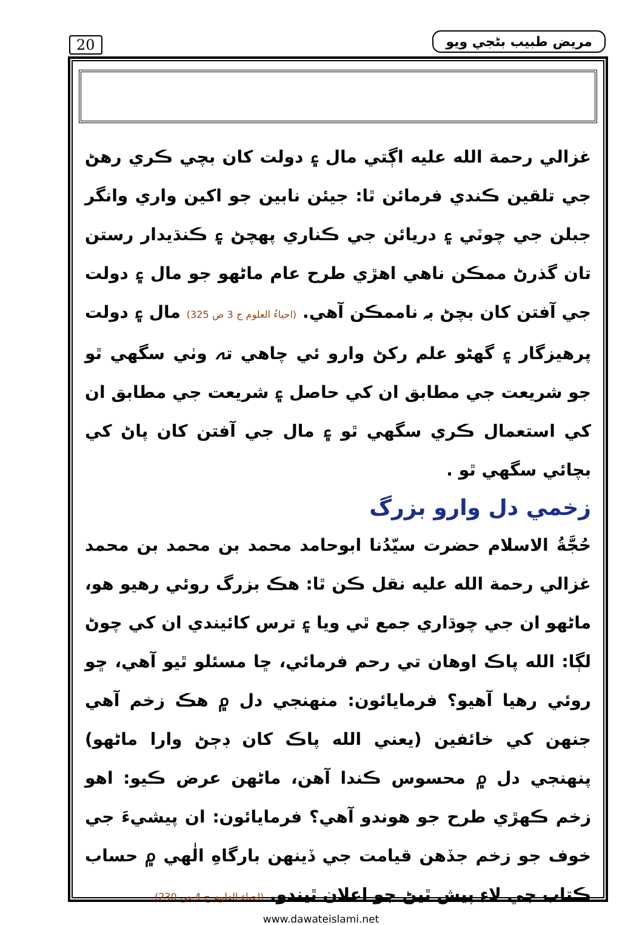20 مريض طبيب بڻجي ويو
غزالي رحمة الله عليه اڳتي مال ۽ دولت کان بچي ڪري رهڻ جي تلقين ڪندي فرمائن ٿا: جيئن نابين جو اکين واري وانگر جبلن جي چوٽي ۽ دريائن جي ڪناري پهچڻ ۽ ڪنڌيدار رستن تان گذرڻ ممڪن ناهي اهڙي طرح عام ماڻهو جو مال ۽ دولت جي آفتن کان بچڻ بہ ناممڪن آهي. (احياءُ العلوم ج 3 ص 325) مال ۽ دولت پرهيزگار ۽ گهڻو علم رکڻ وارو ئي چاهي تہ وٺي سگهي ٿو جو شريعت جي مطابق ان کي حاصل ۽ شريعت جي مطابق ان کي استعمال ڪري سگهي ٿو ۽ مال جي آفتن کان پاڻ کي بچائي سگهي ٿو .
زخمي دل وارو بزرگ
حُجَّةُ الاسلام حضرت سيّدُنا ابوحامد محمد بن محمد بن محمد غزالي رحمة الله عليه نقل ڪن ٿا: هڪ بزرگ روئي رهيو هو، ماڻهو ان جي چوڌاري جمع ٿي ويا ۽ ترس کائيندي ان کي چوڻ لڳا: الله پاڪ اوهان تي رحم فرمائي، ڇا مسئلو ٿيو آهي، ڇو روئي رهيا آهيو؟ فرمايائون: منهنجي دل ۾ هڪ زخم آهي جنهن کي خائفين (يعني الله پاڪ کان ڊڄڻ وارا ماڻهو) پنهنجي دل ۾ محسوس ڪندا آهن، ماڻهن عرض ڪيو: اهو زخم ڪهڙي طرح جو هوندو آهي؟ فرمايائون: ان پيشيءَ جي خوف جو زخم جڏهن قيامت جي ڏينهن بارگاهِ الٰهي ۾ حساب ڪتاب جي لاءِ پيش ٿيڻ جو اعلان ٿيندو. (احياء العلوم ج 4 ص 230)
www.dawateislami.net